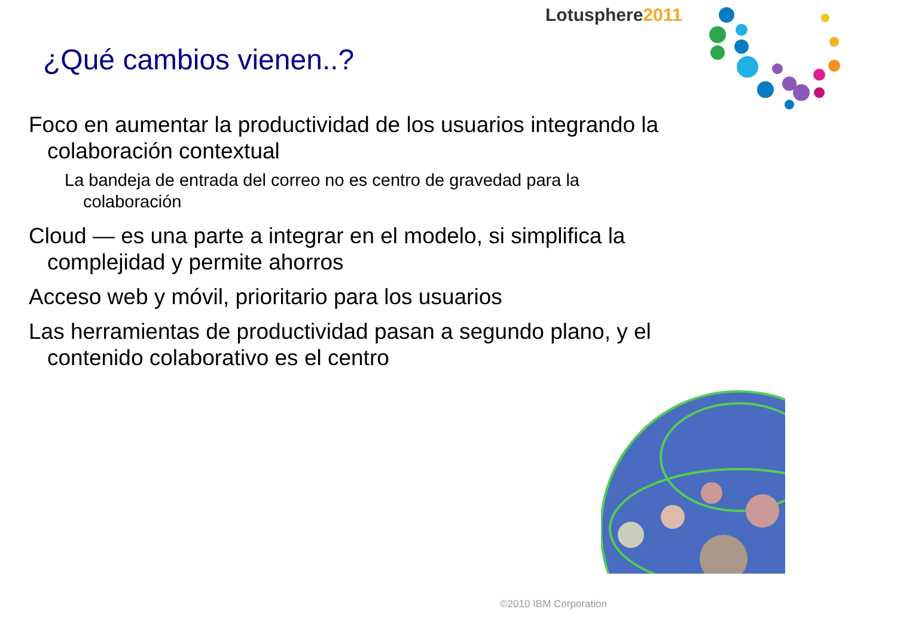Lotusphere2011
¿Qué cambios vienen..?
Foco en aumentar la productividad de los usuarios integrando la colaboración contextual
La bandeja de entrada del correo no es centro de gravedad para la colaboración
Cloud — es una parte a integrar en el modelo, si simplifica la complejidad y permite ahorros
Acceso web y móvil, prioritario para los usuarios
Las herramientas de productividad pasan a segundo plano, y el contenido colaborativo es el centro
©2010 IBM Corporation